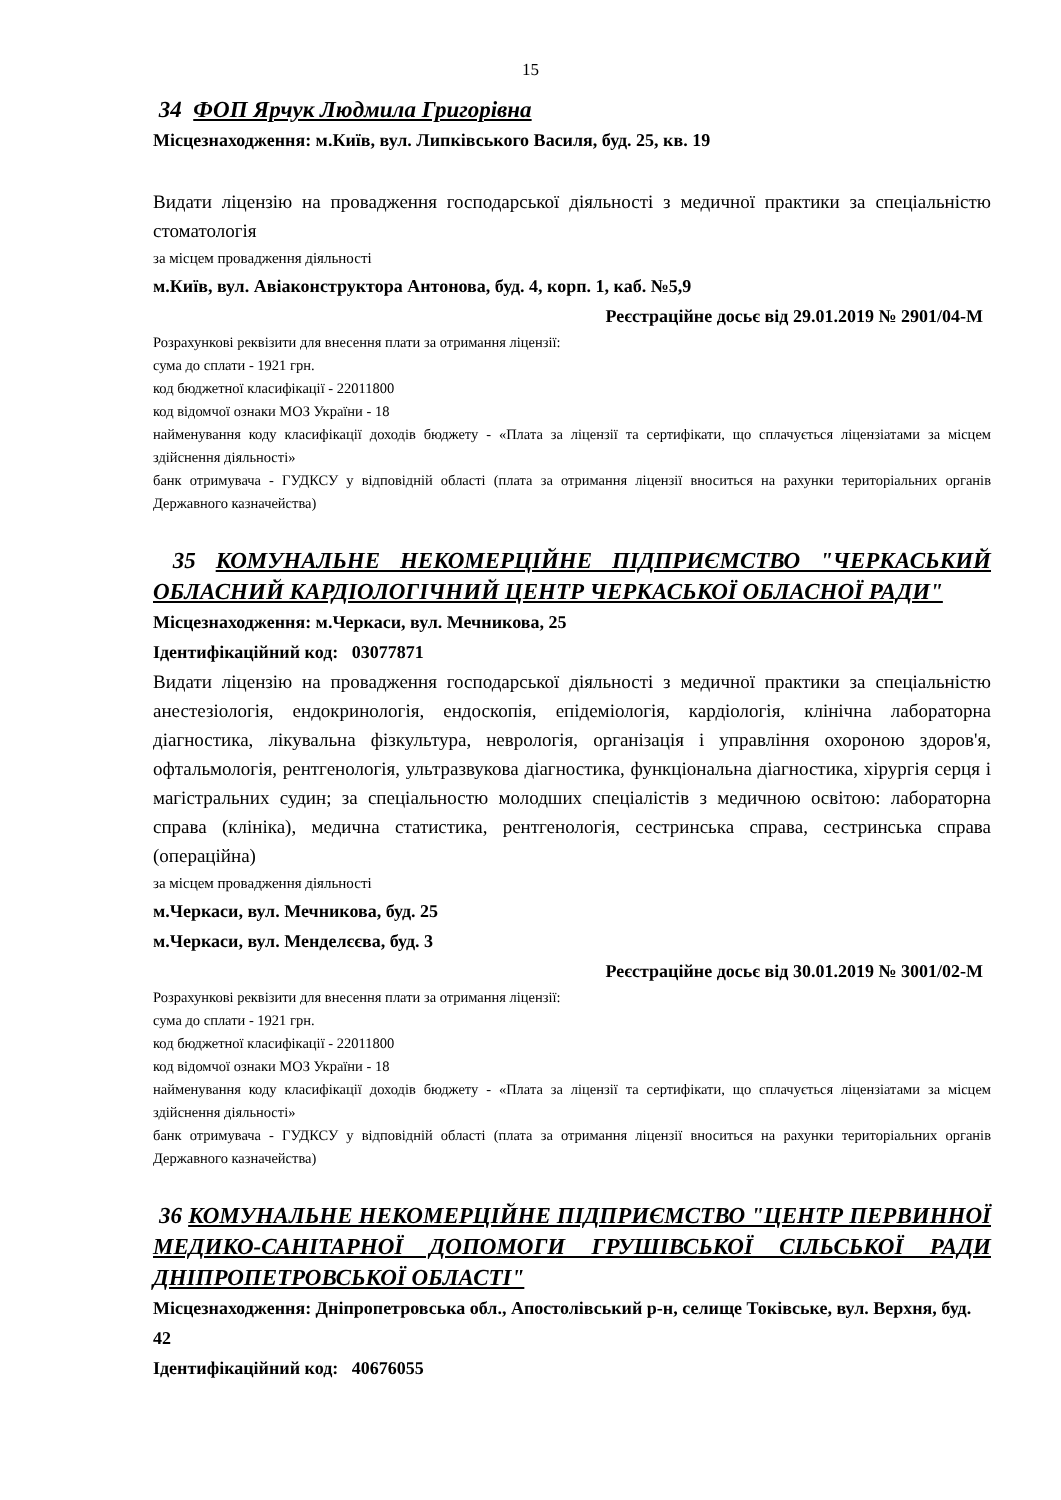15
34 ФОП Ярчук Людмила Григорівна
Місцезнаходження: м.Київ, вул. Липківського Василя, буд. 25, кв. 19
Видати ліцензію на провадження господарської діяльності з медичної практики за спеціальністю стоматологія
за місцем провадження діяльності
м.Київ, вул. Авіаконструктора Антонова, буд. 4, корп. 1, каб. №5,9
Реєстраційне досьє від 29.01.2019 № 2901/04-М
Розрахункові реквізити для внесення плати за отримання ліцензії:
сума до сплати - 1921 грн.
код бюджетної класифікації - 22011800
код відомчої ознаки МОЗ України - 18
найменування коду класифікації доходів бюджету - «Плата за ліцензії та сертифікати, що сплачується ліцензіатами за місцем здійснення діяльності»
банк отримувача - ГУДКСУ у відповідній області (плата за отримання ліцензії вноситься на рахунки територіальних органів Державного казначейства)
35 КОМУНАЛЬНЕ НЕКОМЕРЦІЙНЕ ПІДПРИЄМСТВО "ЧЕРКАСЬКИЙ ОБЛАСНИЙ КАРДІОЛОГІЧНИЙ ЦЕНТР ЧЕРКАСЬКОЇ ОБЛАСНОЇ РАДИ"
Місцезнаходження: м.Черкаси, вул. Мечникова, 25
Ідентифікаційний код: 03077871
Видати ліцензію на провадження господарської діяльності з медичної практики за спеціальністю анестезіологія, ендокринологія, ендоскопія, епідеміологія, кардіологія, клінічна лабораторна діагностика, лікувальна фізкультура, неврологія, організація і управління охороною здоров'я, офтальмологія, рентгенологія, ультразвукова діагностика, функціональна діагностика, хірургія серця і магістральних судин; за спеціальностю молодших спеціалістів з медичною освітою: лабораторна справа (клініка), медична статистика, рентгенологія, сестринська справа, сестринська справа (операційна)
за місцем провадження діяльності
м.Черкаси, вул. Мечникова, буд. 25
м.Черкаси, вул. Менделєєва, буд. 3
Реєстраційне досьє від 30.01.2019 № 3001/02-М
Розрахункові реквізити для внесення плати за отримання ліцензії:
сума до сплати - 1921 грн.
код бюджетної класифікації - 22011800
код відомчої ознаки МОЗ України - 18
найменування коду класифікації доходів бюджету - «Плата за ліцензії та сертифікати, що сплачується ліцензіатами за місцем здійснення діяльності»
банк отримувача - ГУДКСУ у відповідній області (плата за отримання ліцензії вноситься на рахунки територіальних органів Державного казначейства)
36 КОМУНАЛЬНЕ НЕКОМЕРЦІЙНЕ ПІДПРИЄМСТВО "ЦЕНТР ПЕРВИННОЇ МЕДИКО-САНІТАРНОЇ ДОПОМОГИ ГРУШІВСЬКОЇ СІЛЬСЬКОЇ РАДИ ДНІПРОПЕТРОВСЬКОЇ ОБЛАСТІ"
Місцезнаходження: Дніпропетровська обл., Апостолівський р-н, селище Токівське, вул. Верхня, буд. 42
Ідентифікаційний код: 40676055